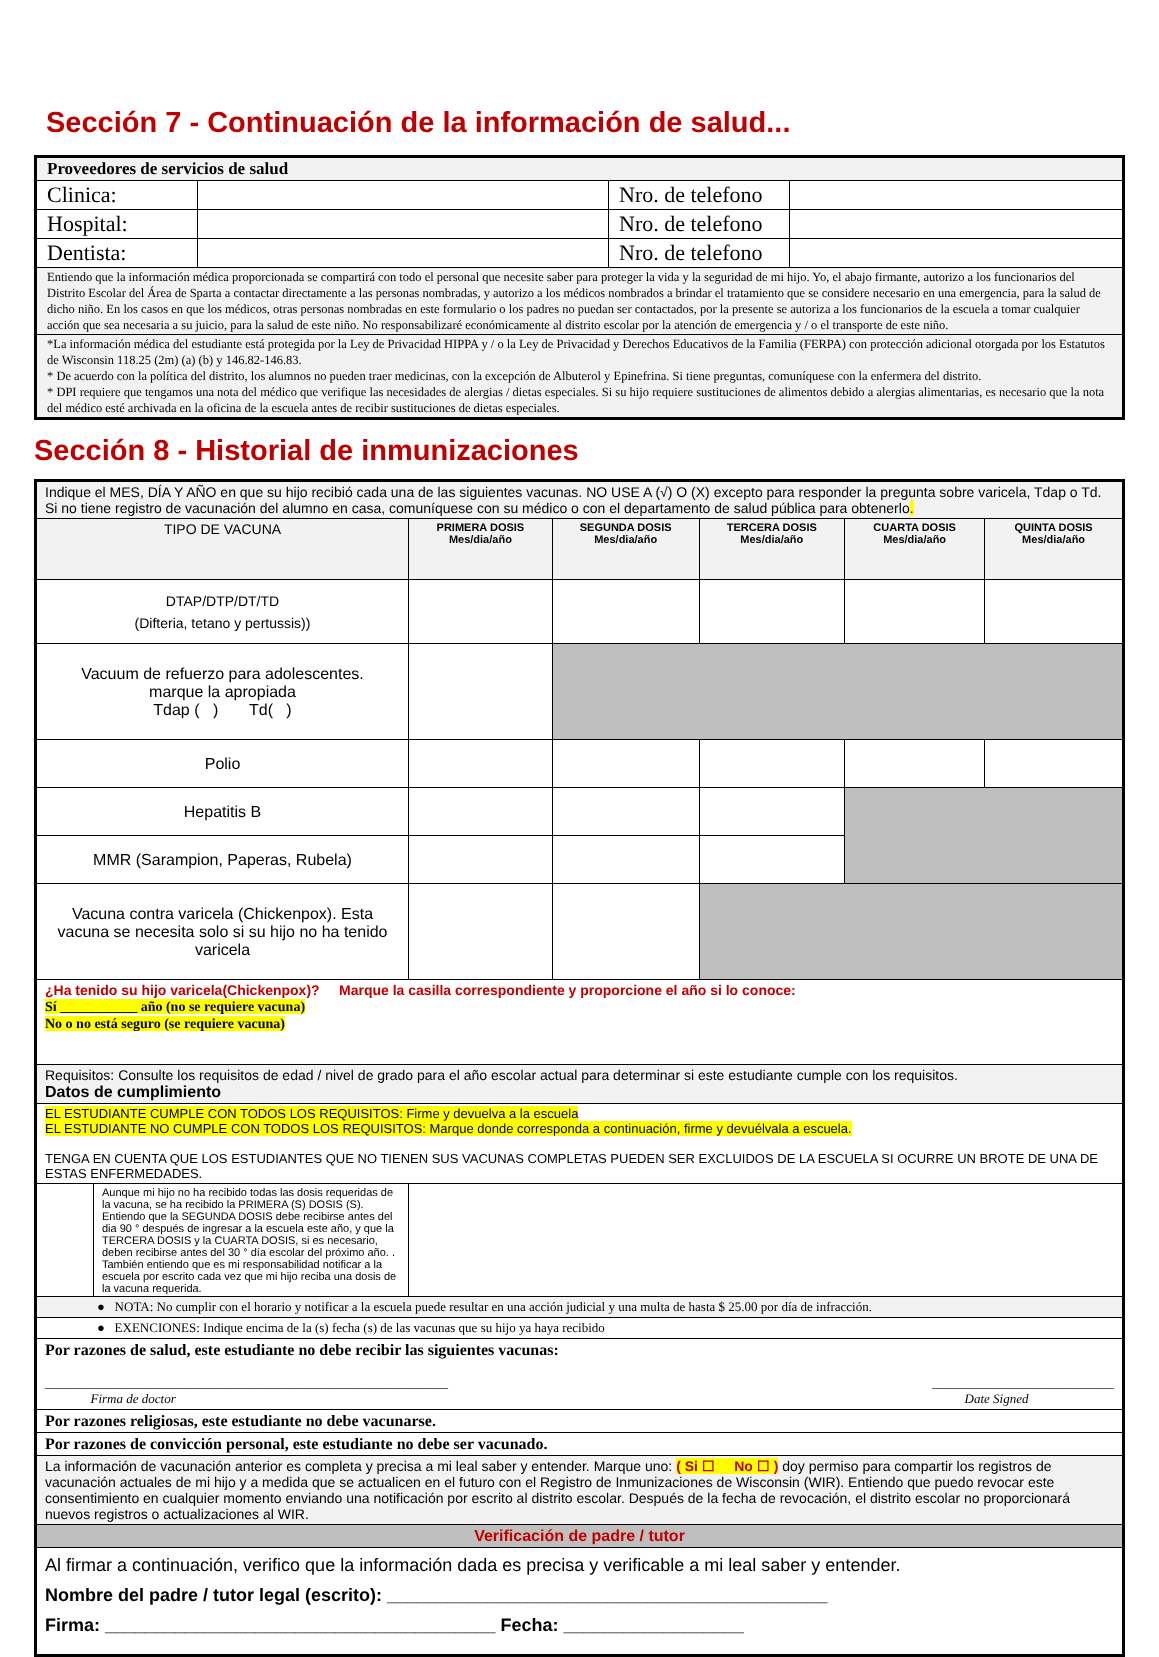Sección 7 - Continuación de la información de salud...
| Proveedores de servicios de salud | | | |
| Clinica: | | Nro. de telefono | |
| Hospital: | | Nro. de telefono | |
| Dentista: | | Nro. de telefono | |
| Entiendo que la información médica proporcionada se compartirá con todo el personal que necesite saber para proteger la vida y la seguridad de mi hijo. Yo, el abajo firmante, autorizo a los funcionarios del Distrito Escolar del Área de Sparta a contactar directamente a las personas nombradas, y autorizo a los médicos nombrados a brindar el tratamiento que se considere necesario en una emergencia, para la salud de dicho niño. En los casos en que los médicos, otras personas nombradas en este formulario o los padres no puedan ser contactados, por la presente se autoriza a los funcionarios de la escuela a tomar cualquier acción que sea necesaria a su juicio, para la salud de este niño. No responsabilizaré económicamente al distrito escolar por la atención de emergencia y / o el transporte de este niño. | | | |
| *La información médica del estudiante está protegida por la Ley de Privacidad HIPPA y / o la Ley de Privacidad y Derechos Educativos de la Familia (FERPA) con protección adicional otorgada por los Estatutos de Wisconsin 118.25 (2m) (a) (b) y 146.82-146.83. * De acuerdo con la política del distrito, los alumnos no pueden traer medicinas, con la excepción de Albuterol y Epinefrina. Si tiene preguntas, comuníquese con la enfermera del distrito. * DPI requiere que tengamos una nota del médico que verifique las necesidades de alergias / dietas especiales. Si su hijo requiere sustituciones de alimentos debido a alergias alimentarias, es necesario que la nota del médico esté archivada en la oficina de la escuela antes de recibir sustituciones de dietas especiales. | | | |
Sección 8 - Historial de inmunizaciones
| Indique el MES, DÍA Y AÑO en que su hijo recibió cada una de las siguientes vacunas. NO USE A (√) O (X) excepto para responder la pregunta sobre varicela, Tdap o Td. Si no tiene registro de vacunación del alumno en casa, comuníquese con su médico o con el departamento de salud pública para obtenerlo . | | | | | |
| TIPO DE VACUNA | PRIMERA DOSIS Mes/dia/año | SEGUNDA DOSIS Mes/dia/año | TERCERA DOSIS Mes/dia/año | CUARTA DOSIS Mes/dia/año | QUINTA DOSIS Mes/dia/año |
| DTAP/DTP/DT/TD (Difteria, tetano y pertussis)) | | | | | |
| Vacuum de refuerzo para adolescentes. marque la apropiada Tdap ( ) Td( ) | | | | | |
| Polio | | | | | |
| Hepatitis B | | | | | |
| MMR (Sarampion, Paperas, Rubela) | | | | | |
| Vacuna contra varicela (Chickenpox). Esta vacuna se necesita solo si su hijo no ha tenido varicela | | | | | |
| ¿Ha tenido su hijo varicela(Chickenpox)? Marque la casilla correspondiente y proporcione el año si lo conoce: Sí ___________ año (no se requiere vacuna) No o no está seguro (se requiere vacuna) | | | | | |
| Requisitos: Consulte los requisitos de edad / nivel de grado para el año escolar actual para determinar si este estudiante cumple con los requisitos. Datos de cumplimiento | | | | | |
| EL ESTUDIANTE CUMPLE CON TODOS LOS REQUISITOS: Firme y devuelva a la escuela EL ESTUDIANTE NO CUMPLE CON TODOS LOS REQUISITOS: Marque donde corresponda a continuación, firme y devuélvala a escuela. TENGA EN CUENTA QUE LOS ESTUDIANTES QUE NO TIENEN SUS VACUNAS COMPLETAS PUEDEN SER EXCLUIDOS DE LA ESCUELA SI OCURRE UN BROTE DE UNA DE ESTAS ENFERMEDADES. | | | | | |
| / / Aunque mi hijo no ha recibido todas las dosis requeridas de la vacuna, se ha recibido la PRIMERA (S) DOSIS (S). Entiendo que la SEGUNDA DOSIS debe recibirse antes del dia 90 ° después de ingresar a la escuela este año, y que la TERCERA DOSIS y la CUARTA DOSIS, si es necesario, deben recibirse antes del 30 ° día escolar del próximo año. . También entiendo que es mi responsabilidad notificar a la escuela por escrito cada vez que mi hijo reciba una dosis de la vacuna requerida. / | | | | | |
| ● NOTA: No cumplir con el horario y notificar a la escuela puede resultar en una acción judicial y una multa de hasta $ 25.00 por día de infracción. | | | | | |
| ● EXENCIONES: Indique encima de la (s) fecha (s) de las vacunas que su hijo ya haya recibido | | | | | |
| Por razones de salud, este estudiante no debe recibir las siguientes vacunas: ______________________________________________________________ Firma de doctor ____________________________ Date Signed | | | | | |
| Por razones religiosas, este estudiante no debe vacunarse. | | | | | |
| Por razones de convicción personal, este estudiante no debe ser vacunado. | | | | | |
| La información de vacunación anterior es completa y precisa a mi leal saber y entender. Marque uno: ( Si ☐ No ☐ ) doy permiso para compartir los registros de vacunación actuales de mi hijo y a medida que se actualicen en el futuro con el Registro de Inmunizaciones de Wisconsin (WIR). Entiendo que puedo revocar este consentimiento en cualquier momento enviando una notificación por escrito al distrito escolar. Después de la fecha de revocación, el distrito escolar no proporcionará nuevos registros o actualizaciones al WIR. | | | | | |
| Verificación de padre / tutor | | | | | |
| Al firmar a continuación, verifico que la información dada es precisa y verificable a mi leal saber y entender. Nombre del padre / tutor legal (escrito): ____________________________________________ Firma: _______________________________________ Fecha: __________________ | | | | | |